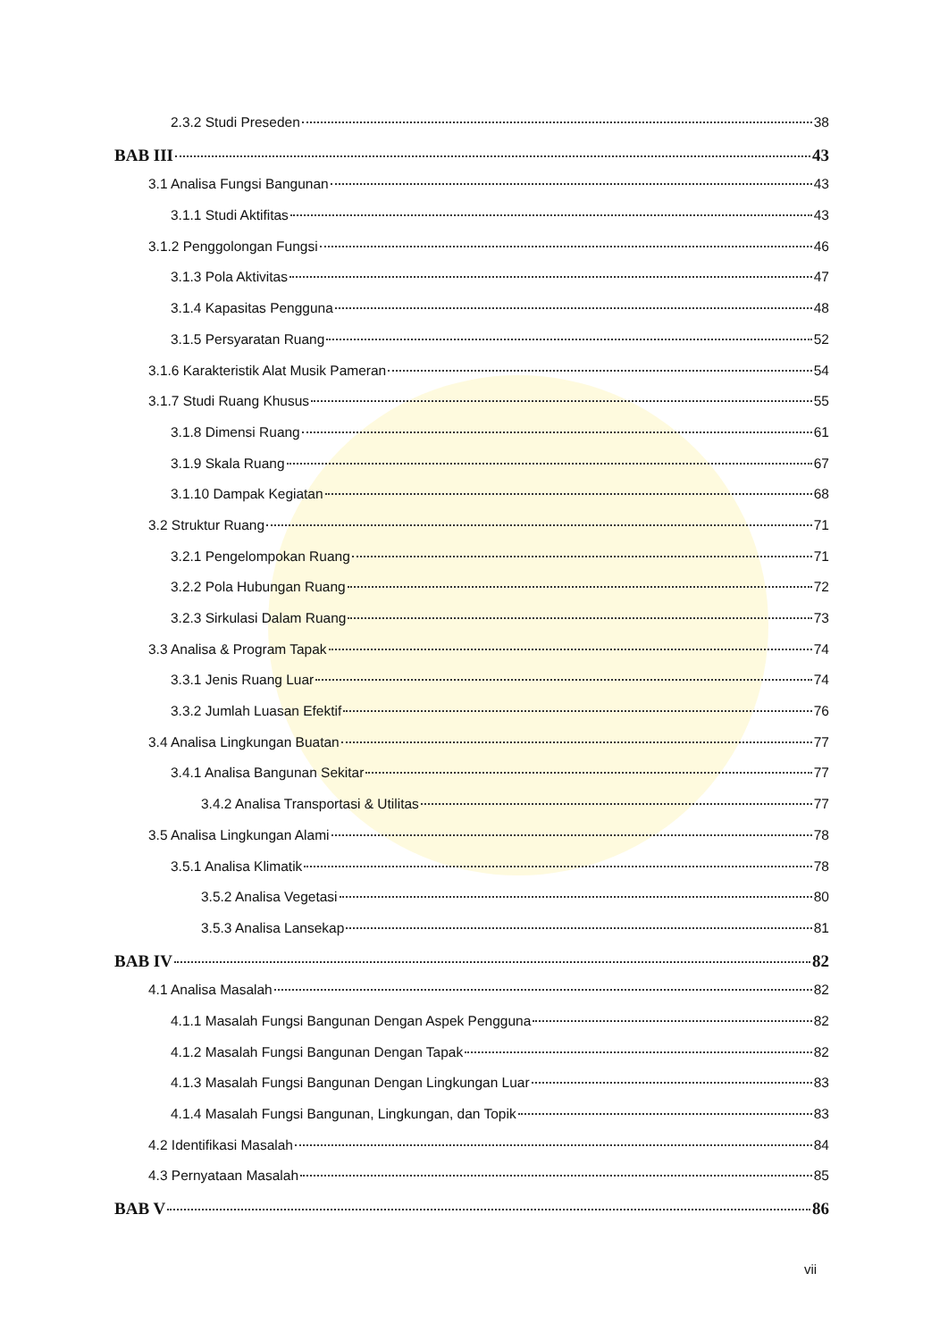2.3.2 Studi Preseden 38
BAB III 43
3.1 Analisa Fungsi Bangunan 43
3.1.1 Studi Aktifitas 43
3.1.2 Penggolongan Fungsi 46
3.1.3 Pola Aktivitas 47
3.1.4 Kapasitas Pengguna 48
3.1.5 Persyaratan Ruang 52
3.1.6 Karakteristik Alat Musik Pameran 54
3.1.7 Studi Ruang Khusus 55
3.1.8 Dimensi Ruang 61
3.1.9 Skala Ruang 67
3.1.10 Dampak Kegiatan 68
3.2 Struktur Ruang 71
3.2.1 Pengelompokan Ruang 71
3.2.2 Pola Hubungan Ruang 72
3.2.3 Sirkulasi Dalam Ruang 73
3.3 Analisa & Program Tapak 74
3.3.1 Jenis Ruang Luar 74
3.3.2 Jumlah Luasan Efektif 76
3.4 Analisa Lingkungan Buatan 77
3.4.1 Analisa Bangunan Sekitar 77
3.4.2 Analisa Transportasi & Utilitas 77
3.5 Analisa Lingkungan Alami 78
3.5.1 Analisa Klimatik 78
3.5.2 Analisa Vegetasi 80
3.5.3 Analisa Lansekap 81
BAB IV 82
4.1 Analisa Masalah 82
4.1.1 Masalah Fungsi Bangunan Dengan Aspek Pengguna 82
4.1.2 Masalah Fungsi Bangunan Dengan Tapak 82
4.1.3 Masalah Fungsi Bangunan Dengan Lingkungan Luar 83
4.1.4 Masalah Fungsi Bangunan, Lingkungan, dan Topik 83
4.2 Identifikasi Masalah 84
4.3 Pernyataan Masalah 85
BAB V 86
vii